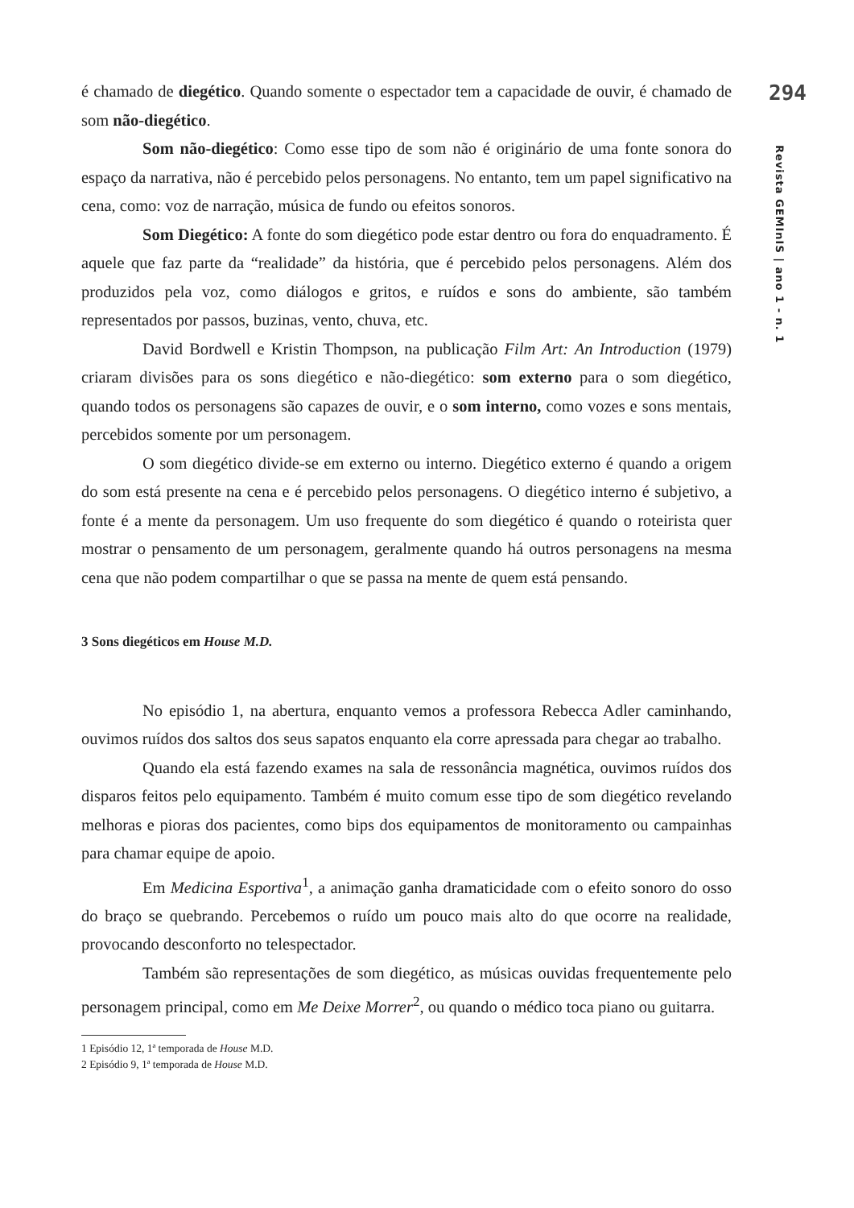294
Revista GEMInIS | ano 1 - n. 1
é chamado de diegético. Quando somente o espectador tem a capacidade de ouvir, é chamado de som não-diegético.
Som não-diegético: Como esse tipo de som não é originário de uma fonte sonora do espaço da narrativa, não é percebido pelos personagens. No entanto, tem um papel significativo na cena, como: voz de narração, música de fundo ou efeitos sonoros.
Som Diegético: A fonte do som diegético pode estar dentro ou fora do enquadramento. É aquele que faz parte da “realidade” da história, que é percebido pelos personagens. Além dos produzidos pela voz, como diálogos e gritos, e ruídos e sons do ambiente, são também representados por passos, buzinas, vento, chuva, etc.
David Bordwell e Kristin Thompson, na publicação Film Art: An Introduction (1979) criaram divisões para os sons diegético e não-diegético: som externo para o som diegético, quando todos os personagens são capazes de ouvir, e o som interno, como vozes e sons mentais, percebidos somente por um personagem.
O som diegético divide-se em externo ou interno. Diegético externo é quando a origem do som está presente na cena e é percebido pelos personagens. O diegético interno é subjetivo, a fonte é a mente da personagem. Um uso frequente do som diegético é quando o roteirista quer mostrar o pensamento de um personagem, geralmente quando há outros personagens na mesma cena que não podem compartilhar o que se passa na mente de quem está pensando.
3 Sons diegéticos em House M.D.
No episódio 1, na abertura, enquanto vemos a professora Rebecca Adler caminhando, ouvimos ruídos dos saltos dos seus sapatos enquanto ela corre apressada para chegar ao trabalho.
Quando ela está fazendo exames na sala de ressonância magnética, ouvimos ruídos dos disparos feitos pelo equipamento. Também é muito comum esse tipo de som diegético revelando melhoras e pioras dos pacientes, como bips dos equipamentos de monitoramento ou campainhas para chamar equipe de apoio.
Em Medicina Esportiva<sup>1</sup>, a animação ganha dramaticidade com o efeito sonoro do osso do braço se quebrando. Percebemos o ruído um pouco mais alto do que ocorre na realidade, provocando desconforto no telespectador.
Também são representações de som diegético, as músicas ouvidas frequentemente pelo personagem principal, como em Me Deixe Morrer<sup>2</sup>, ou quando o médico toca piano ou guitarra.
1 Episódio 12, 1ª temporada de House M.D.
2 Episódio 9, 1ª temporada de House M.D.